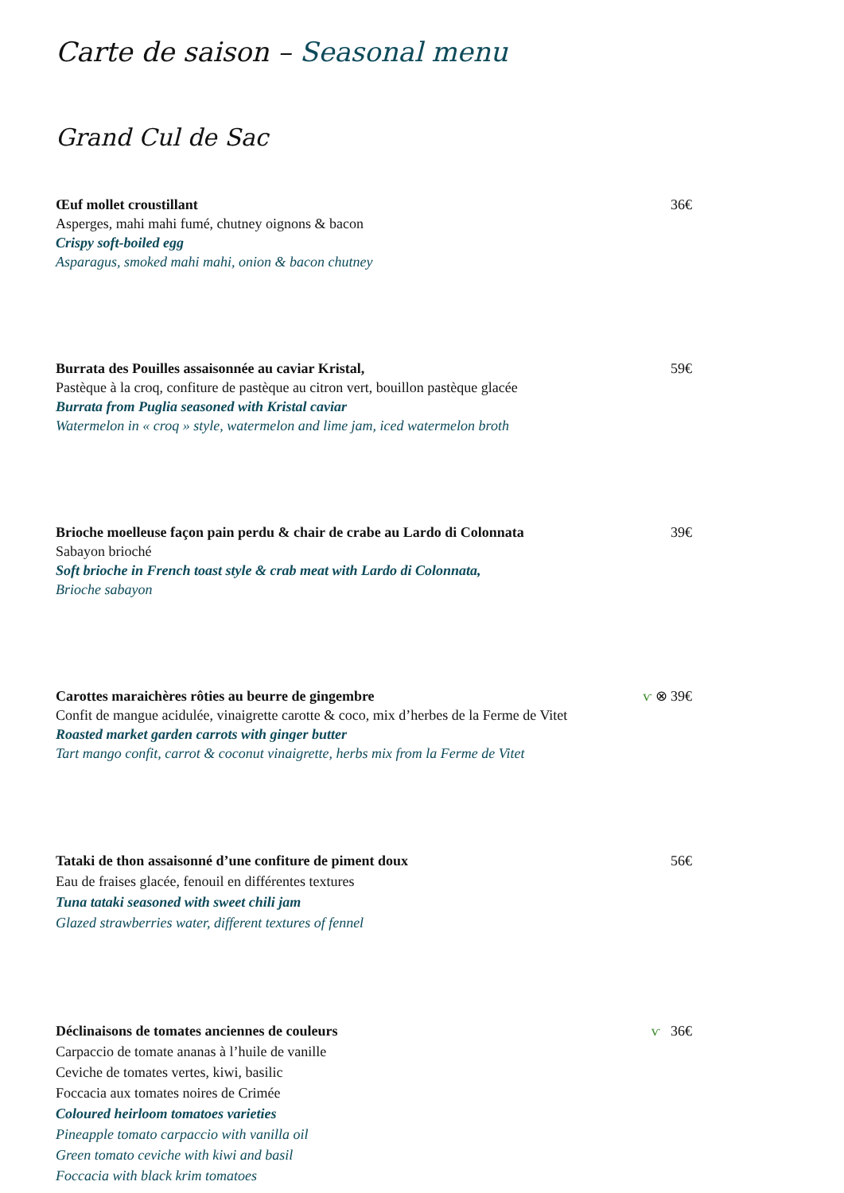Carte de saison – Seasonal menu
Grand Cul de Sac
Œuf mollet croustillant
Asperges, mahi mahi fumé, chutney oignons & bacon
Crispy soft-boiled egg
Asparagus, smoked mahi mahi, onion & bacon chutney
36€
Burrata des Pouilles assaisonnée au caviar Kristal,
Pastèque à la croq, confiture de pastèque au citron vert, bouillon pastèque glacée
Burrata from Puglia seasoned with Kristal caviar
Watermelon in « croq » style, watermelon and lime jam, iced watermelon broth
59€
Brioche moelleuse façon pain perdu & chair de crabe au Lardo di Colonnata
Sabayon brioché
Soft brioche in French toast style & crab meat with Lardo di Colonnata,
Brioche sabayon
39€
Carottes maraichères rôties au beurre de gingembre
Confit de mangue acidulée, vinaigrette carotte & coco, mix d’herbes de la Ferme de Vitet
Roasted market garden carrots with ginger butter
Tart mango confit, carrot & coconut vinaigrette, herbs mix from la Ferme de Vitet
ⱱ ⊗ 39€
Tataki de thon assaisonné d’une confiture de piment doux
Eau de fraises glacée, fenouil en différentes textures
Tuna tataki seasoned with sweet chili jam
Glazed strawberries water, different textures of fennel
56€
Déclinaisons de tomates anciennes de couleurs
Carpaccio de tomate ananas à l’huile de vanille
Ceviche de tomates vertes, kiwi, basilic
Foccacia aux tomates noires de Crimée
Coloured heirloom tomatoes varieties
Pineapple tomato carpaccio with vanilla oil
Green tomato ceviche with kiwi and basil
Foccacia with black krim tomatoes
ⱱ 36€